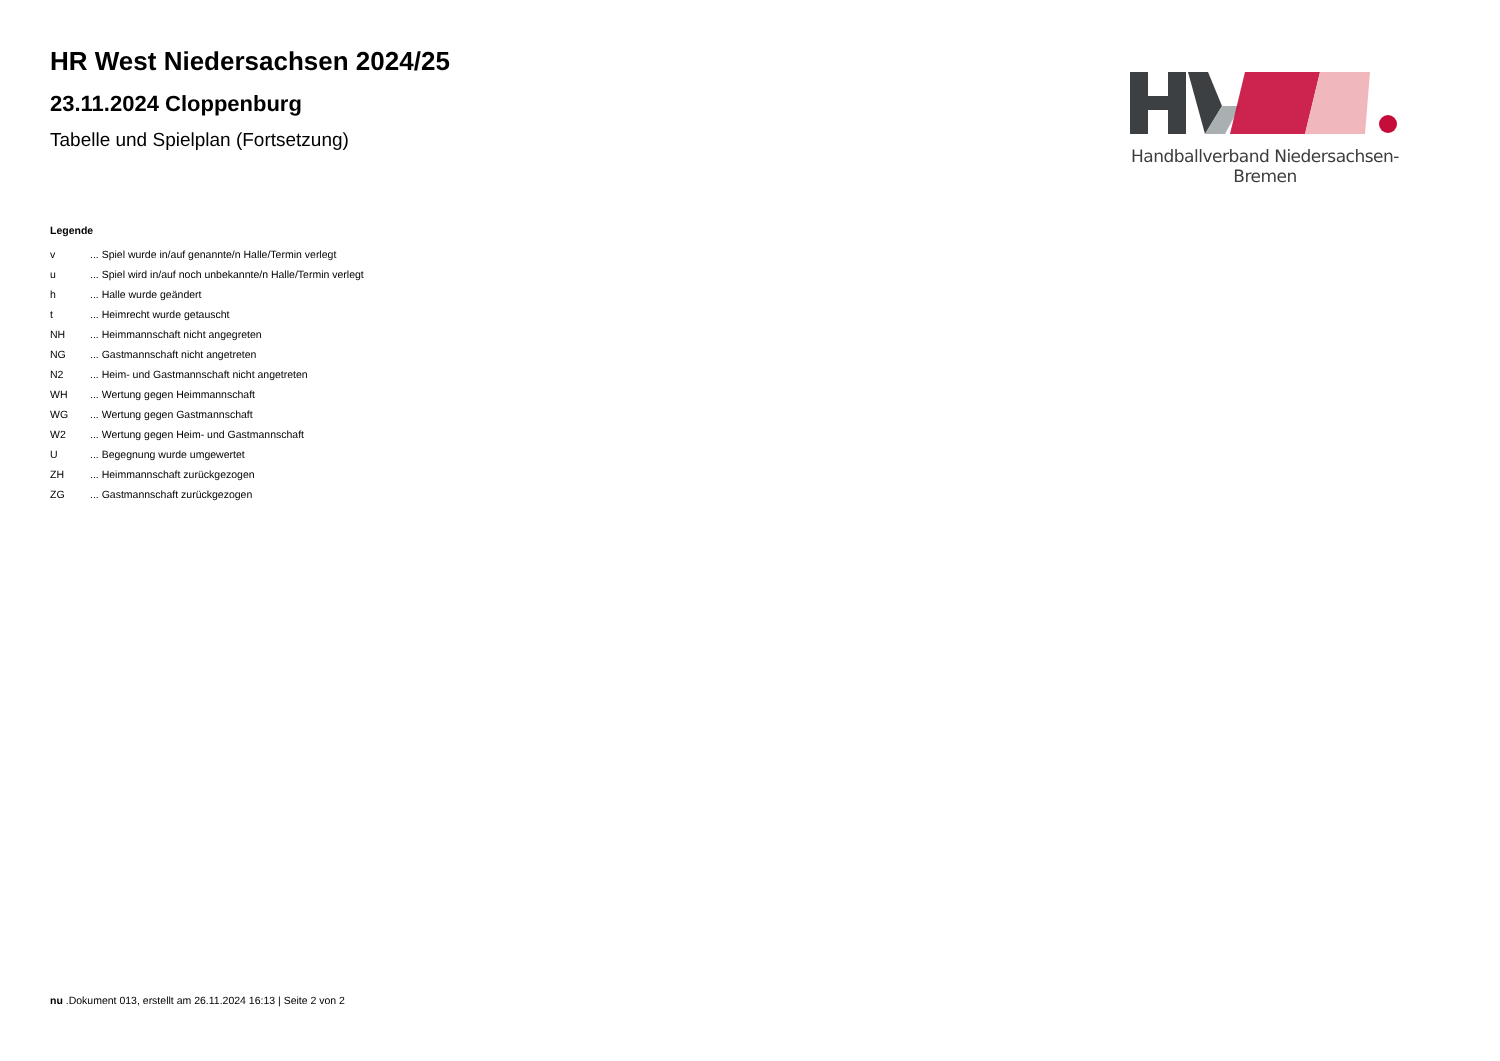HR West Niedersachsen 2024/25
23.11.2024 Cloppenburg
Tabelle und Spielplan (Fortsetzung)
Handballverband Niedersachsen-Bremen
Legende
| v | ... Spiel wurde in/auf genannte/n Halle/Termin verlegt |
| u | ... Spiel wird in/auf noch unbekannte/n Halle/Termin verlegt |
| h | ... Halle wurde geändert |
| t | ... Heimrecht wurde getauscht |
| NH | ... Heimmannschaft nicht angegreten |
| NG | ... Gastmannschaft nicht angetreten |
| N2 | ... Heim- und Gastmannschaft nicht angetreten |
| WH | ... Wertung gegen Heimmannschaft |
| WG | ... Wertung gegen Gastmannschaft |
| W2 | ... Wertung gegen Heim- und Gastmannschaft |
| U | ... Begegnung wurde umgewertet |
| ZH | ... Heimmannschaft zurückgezogen |
| ZG | ... Gastmannschaft zurückgezogen |
nu .Dokument 013, erstellt am 26.11.2024 16:13 | Seite 2 von 2